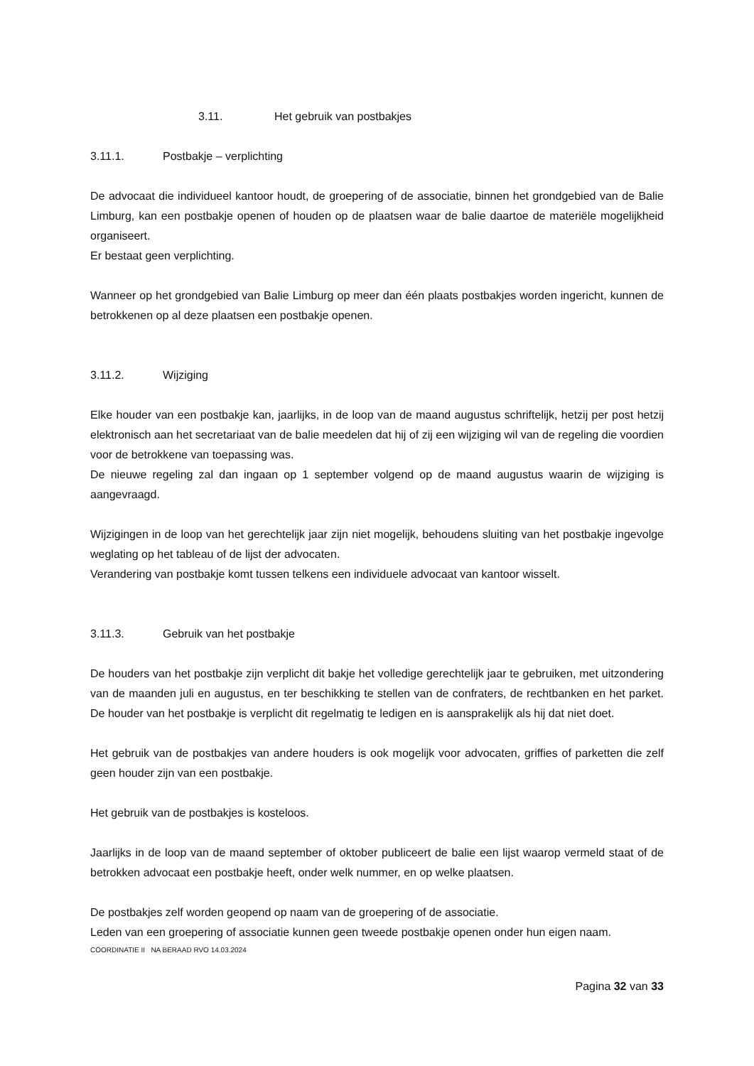3.11. Het gebruik van postbakjes
3.11.1. Postbakje – verplichting
De advocaat die individueel kantoor houdt, de groepering of de associatie, binnen het grondgebied van de Balie Limburg, kan een postbakje openen of houden op de plaatsen waar de balie daartoe de materiële mogelijkheid organiseert.
Er bestaat geen verplichting.
Wanneer op het grondgebied van Balie Limburg op meer dan één plaats postbakjes worden ingericht, kunnen de betrokkenen op al deze plaatsen een postbakje openen.
3.11.2. Wijziging
Elke houder van een postbakje kan, jaarlijks, in de loop van de maand augustus schriftelijk, hetzij per post hetzij elektronisch aan het secretariaat van de balie meedelen dat hij of zij een wijziging wil van de regeling die voordien voor de betrokkene van toepassing was.
De nieuwe regeling zal dan ingaan op 1 september volgend op de maand augustus waarin de wijziging is aangevraagd.
Wijzigingen in de loop van het gerechtelijk jaar zijn niet mogelijk, behoudens sluiting van het postbakje ingevolge weglating op het tableau of de lijst der advocaten.
Verandering van postbakje komt tussen telkens een individuele advocaat van kantoor wisselt.
3.11.3. Gebruik van het postbakje
De houders van het postbakje zijn verplicht dit bakje het volledige gerechtelijk jaar te gebruiken, met uitzondering van de maanden juli en augustus, en ter beschikking te stellen van de confraters, de rechtbanken en het parket. De houder van het postbakje is verplicht dit regelmatig te ledigen en is aansprakelijk als hij dat niet doet.
Het gebruik van de postbakjes van andere houders is ook mogelijk voor advocaten, griffies of parketten die zelf geen houder zijn van een postbakje.
Het gebruik van de postbakjes is kosteloos.
Jaarlijks in de loop van de maand september of oktober publiceert de balie een lijst waarop vermeld staat of de betrokken advocaat een postbakje heeft, onder welk nummer, en op welke plaatsen.
De postbakjes zelf worden geopend op naam van de groepering of de associatie.
Leden van een groepering of associatie kunnen geen tweede postbakje openen onder hun eigen naam.
CÖORDINATIE II NA BERAAD RVO 14.03.2024
Pagina 32 van 33